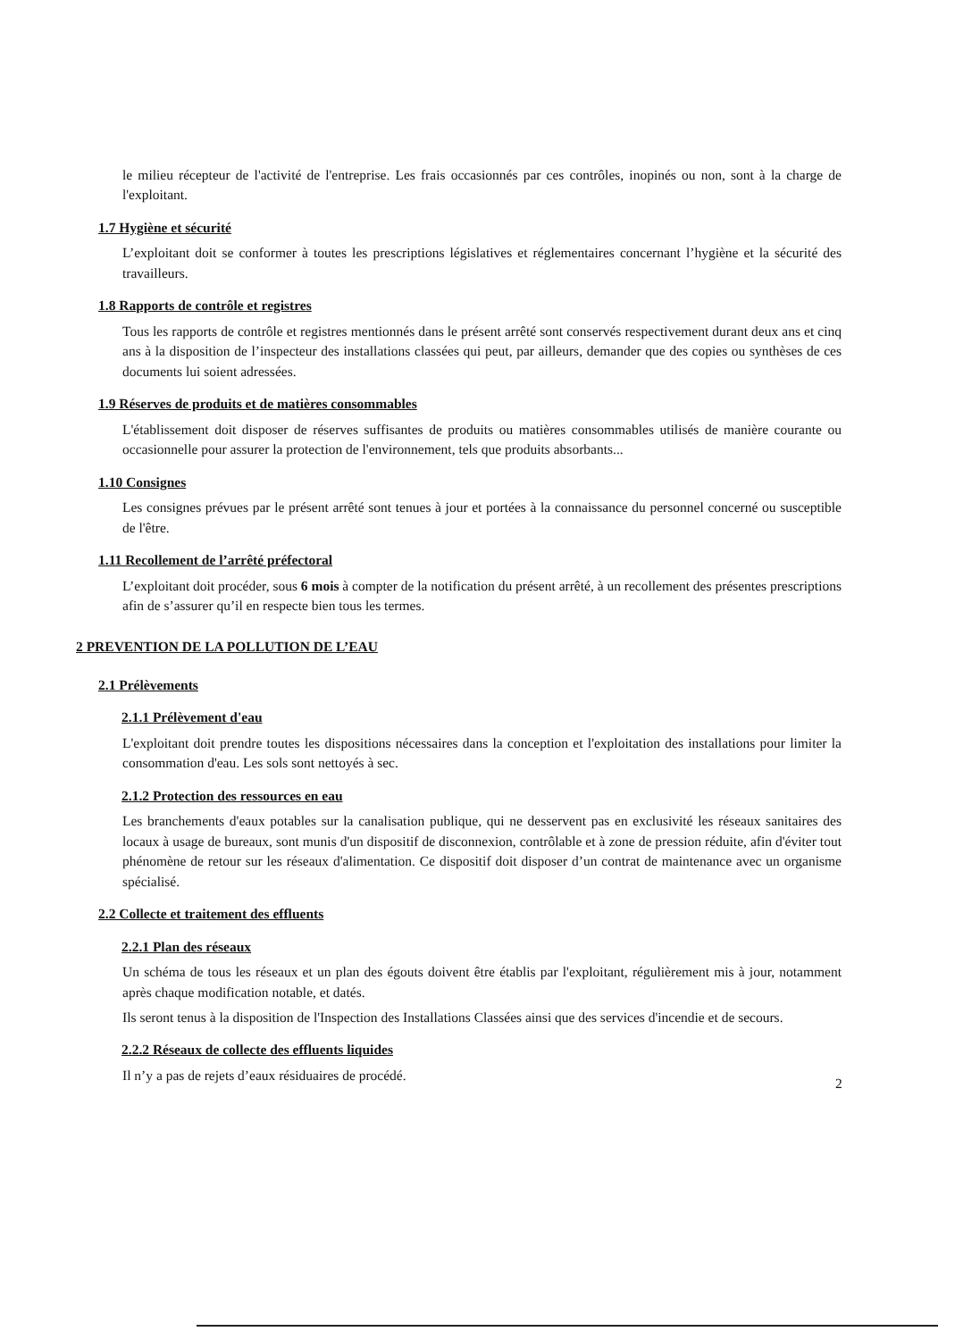le milieu récepteur de l'activité de l'entreprise. Les frais occasionnés par ces contrôles, inopinés ou non, sont à la charge de l'exploitant.
1.7 Hygiène et sécurité
L’exploitant doit se conformer à toutes les prescriptions législatives et réglementaires concernant l’hygiène et la sécurité des travailleurs.
1.8 Rapports de contrôle et registres
Tous les rapports de contrôle et registres mentionnés dans le présent arrêté sont conservés respectivement durant deux ans et cinq ans à la disposition de l’inspecteur des installations classées qui peut, par ailleurs, demander que des copies ou synthèses de ces documents lui soient adressées.
1.9 Réserves de produits et de matières consommables
L'établissement doit disposer de réserves suffisantes de produits ou matières consommables utilisés de manière courante ou occasionnelle pour assurer la protection de l'environnement, tels que produits absorbants...
1.10 Consignes
Les consignes prévues par le présent arrêté sont tenues à jour et portées à la connaissance du personnel concerné ou susceptible de l'être.
1.11 Recollement de l’arrêté préfectoral
L’exploitant doit procéder, sous 6 mois à compter de la notification du présent arrêté, à un recollement des présentes prescriptions afin de s’assurer qu’il en respecte bien tous les termes.
2 PREVENTION DE LA POLLUTION DE L’EAU
2.1 Prélèvements
2.1.1 Prélèvement d'eau
L'exploitant doit prendre toutes les dispositions nécessaires dans la conception et l'exploitation des installations pour limiter la consommation d'eau. Les sols sont nettoyés à sec.
2.1.2 Protection des ressources en eau
Les branchements d'eaux potables sur la canalisation publique, qui ne desservent pas en exclusivité les réseaux sanitaires des locaux à usage de bureaux, sont munis d'un dispositif de disconnexion, contrôlable et à zone de pression réduite, afin d'éviter tout phénomène de retour sur les réseaux d'alimentation. Ce dispositif doit disposer d’un contrat de maintenance avec un organisme spécialisé.
2.2 Collecte et traitement des effluents
2.2.1 Plan des réseaux
Un schéma de tous les réseaux et un plan des égouts doivent être établis par l'exploitant, régulièrement mis à jour, notamment après chaque modification notable, et datés.
Ils seront tenus à la disposition de l'Inspection des Installations Classées ainsi que des services d'incendie et de secours.
2.2.2 Réseaux de collecte des effluents liquides
Il n’y a pas de rejets d’eaux résiduaires de procédé.
2